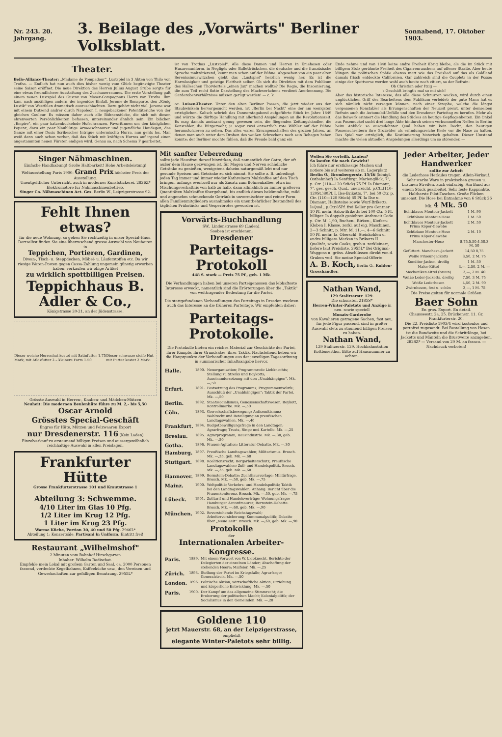Nr. 243. 20. Jahrgang.
3. Beilage des „Vorwärts" Berliner Volksblatt.
Sonnabend, 17. Oktober 1903.
Theater.
Belle-Alliance-Theater: „Madame de Pompadour". Lustspiel in 3 Akten von Thilo von Trotha. — Endlich hat nun auch dies bisher wenig vom Glück begünstigte Theater seine Saison eröffnet. Die neue Direktion des Herren Julius August Grube sorgte für eine etwas freundlichere Ausstattung des Zuschauerraumes. Die erste Vorstellung galt einem neuen Lustspiel des Gustav von Moser-Compagnons Herrn von Trotha. Ihm kam, nach unzähligen andern, der ingeniöse Einfall, Jerome de Bonaparte, den „König Lustik" von Westfalen dramatisch auszuschlachten. Dazu gehört nicht viel. Jerome war mit einem Dutzend andrer durch Napoleon I. neugebackener Potentäteriche von der gleichen Couleur. Es müssen daher auch alle Bühnenstücke, die sich mit diesen ehrenwerten Persönlichkeiten befassen, untereinander ähnlich sein. Ein bißchen „Empire", ein paar katzenbuckelnde Hofschranzen, Favoritinnen um den königlichen Popanz, dazu ein paar blaublütige Armeeschnauzer und jugendliche Haudegen, das Ganze mit einer Dosis Scribescher Intrigue untermischt; Hurra, nun gehts los. Man weiß dann auch schon vorher, daß das Stück mit kräftigen Hurras auf irgend einen angestammten neuen Fürsten endigen wird. Genau so, nach Schema F gearbeitet,
ist von Trothas „Lustspiel". Alle diese Damen und Herren in Kniehosen oder Husarenuniform, in Negligés oder Ballettröckchen, die deutsche und die französische Sprache malträtierend, kennt man schon auf der Bühne. Abgesehen von ein paar alten Serenissimuswitzchen giebt das „Lustspiel" herzlich wenig her. Es ist die Harmlosigkeit und geistige Plattheit selber. Ob sich die Direktion mit dem Publikum des Halleschen Thorviertels „einen Jux" machen wollte? Die Regie, die Inscenierung, die zum Teil recht flotte Darstellung des Machwerkchens verdient Anerkennung. Die Garderobenverhältnisse müssen gerügt werden! — c. k.
oc. Luisen-Theater. Unter den alten Berliner Possen, die jetzt wieder aus den Staubwinkeln hervorgesucht werden, ist „Berlin bei Nacht" eine der am wenigsten erträglichen. Kalisch schrieb das Donnerstagabend aufgeführte Stück im Jahre 1849 und würzte die dürftige Handlung mit allerhand Anspielungen an die Revolutionszeit. Es mag damals amüsant genug gewesen sein, die fliegenden Zeitungshändler, die Konstabler, die Bürgerwehr, ja sogar zwei entsetzlich rote Wühler auf der Bühne herumstolzieren zu sehen. Das alles waren Errungenschaften des großen Jahres, an denen man auch unter dem Drohen des weißen Schreckens noch sein Behagen haben konnte; der Berliner mochte fühlen, daß die Freude bald ganz ein
Ende nehme und von 1848 keine andre Freiheit übrig bleibe, als die im Stück mit biffigem Stolz gerühmte Freiheit des Cigarrenrauchens auf offener Straße. Aber heute klingen die politischen Späße ebenso matt wie das Preislied auf das als Goldland damals frisch entdeckte Californien. Gar zahlreich sind die Couplets in der Posse; einige der Spottverse werden wohl auch heute noch citiert, so der Refrain:
Ob Christian oder Itzig —
's Geschäft bringt's mal so mit sich!Aber das historische Interesse, das alle diese Schnurren wecken, wird durch einen unglücklichen Griff des Bearbeitens dem Publikum verleidet; der gute Mann hat es sich nämlich nicht versagen können, nach einer Strophe, welche die längst vergessenen Konstabler als Errungenschaften der Neuzeit preist, unter demselben Refrain auch die Automobil-Unfälle und den Dresdener Parteitag zu berufen. Mehr als das Beiwerk erinnert die Handlung des Stückes an heutige Gepflogenheiten. Ein Onkel aus Posemuckel sucht drei lange Akte hindurch seinen verbummelten Neffen in Berlin; beim Anblick so ausgedehnter Qual haben wir kein Recht, den heutigen Possenschreibern ihre Großväter als erfindungsreiche Kerle vor die Nase zu halten. Das Spiel war erträglich, die Kostümierung historisch gehalten. Dieser Umstand machte die vielen aktuellen Anspielungen allerdings um so störender. —
Singer Nähmaschinen.
Einfache Handhabung! Große Haltbarkeit! Hohe Arbeitsleistung!
Weltausstellung Paris 1900: Grand Prix höchster Preis der Ausstellung.
Unentgeltlicher Unterricht, auch in moderner Kunststickerei. 2826Z*
Elektromotore für Nähmaschinenbetrieb.
Singer Co. Nähmaschinen Act. Ges. Berlin W., Leipzigerstrasse 92.
Fehlt Ihnen etwas?
für die neue Wohnung, so gehen Sie rechtzeitig in unser Special-Haus. Dortselbst finden Sie eine überraschend grosse Auswahl von Neuheiten in
Teppichen, Portieren, Gardinen,
Diwan-, Tisch- u. Steppdecken, Möbel- u. Läuferstoffen etc. Da wir riesige Waren-Posten gegen Cassa-Zahlung ungemein günstig erworben haben, verkaufen wir obige Artikel
zu wirklich spottbilligen Preisen.
Teppichhaus B. Adler & Co.,
Königstrasse 20-21, an der Jüdenstrasse.
Dieser weiche Herrenhut kostet mit Satinfutter 1.75 Mark, mit Atlasfutter 2.– kleinere Form 1.50 Dieser schwarze steife Hut mit Futter kostet 2 Mark.
Grösste Auswahl in Herren-, Knaben- und Mädchen-Mützen
Neuheit: Die modernen Beulenhüte führe zu M. 2,- bis 5,50
Oscar Arnold
Grösstes Special-Geschäft
Engros für Hüte, Mützen und Pelzwaaren Export
nur Dresdenerstr. 116 (Kein Laden)
Einzelverkauf zu erstaunend billigen Preisen und aussergewöhnlich reichhaltige Auswahl in allen Preislagen.
Frankfurter Hütte
Grosse Frankfurterstrasse 101 und Krautstrasse 1
Abteilung 3: Schwemme.
4/10 Liter im Glas 10 Pfg.
1/2 Liter im Krug 12 Pfg.
1 Liter im Krug 23 Pfg.
Warme Küche, Portion 30, 40 und 50 Pfg. 2946L*
Abteilung 1: Konzertsäle. Partisani in Uniform. Eintritt frei!
Restaurant „Wilhelmshof"
2 Minuten vom Bahnhof Hirschgarten
Inhaber: Wilhelm Radischat.
Empfehle mein Lokal mit großem Garten und Saal, ca. 2000 Personen fassend, verdeckte Kegelbahnen, Kaffeeküche usw., den Vereinen und Gewerkschaften zur gefälligen Benutzung. 2955L*
Mit sanfter Ueberredung
sollte jede Hausfrau darauf hinwirken, daß namentlich der Gatte, der oft außer dem Hause gezwungen ist, für Magen und Nerven schädliche Getränke zu genießen, wenigstens daheim naturgemäß lebt und nur gesunde Speisen und Getränke zu sich nimmt. Sie sollte z. B. unbedingt jeden Tag immer und immer wieder Kathreiners Malzkaffee auf den Tisch bringen, anfangs eventuell nur als Zusatz zum Bohnenkaffee, etwa im Mischungsverhältnis von halb zu halb, dann allmählich zu immer größeren Quantitäten Malzkaffee übergehend, bis endlich dieses bekömmliche, mild und angenehm schmeckende Getränk in unvermischter und reiner Form allen Familienmitgliedern ausnahmslos ein unentbehrlicher Bestandteil des täglichen Frühstücks und Vesperbrotes geworden ist.
Vorwärts-Buchhandlung
SW., Lindenstrasse 69 (Laden).
Soeben ist erschienen:
Dresdener
Parteitags-Protokoll
448 S. stark — Preis 75 Pf., geb. 1 Mk.
Die Verhandlungen haben bei unseren Parteigenossen das lebhafteste Interesse erweckt, namentlich sind die Erörterungen über die „Taktik" von weittragender Bedeutung für die Partei.
Die stattgefundenen Verhandlungen des Parteitags in Dresden weckten auch das Interesse an die früheren Parteitage. Wir empfehlen daher:
Parteitags-Protokolle.
Die Protokolle bieten ein reiches Material zur Geschichte der Partei, ihrer Kämpfe, ihrer Grundsätze, ihrer Taktik. Nachstehend heben wir die Hauptpunkte der Verhandlungen aus der jeweiligen Tagesordnung in summarischer Inhaltsangabe hervor.
| Halle. | 1890. | Neuorganisation; Programmrede Liebknechts; Stellung zu Streiks und Boykotts; Auseinandersetzung mit den „Unabhängigen". Mk. —,50 |
| Erfurt. | 1891. | Festsetzung des Programms; Programmentwürfe; Ausschluß der „Unabhängigen"; Taktik der Partei. Mk. —,50 |
| Berlin. | 1892. | Staatssocialismus; Genossenschaftswesen, Boykott, Kontrollmarke. Mk. —,50 |
| Cöln. | 1893. | Gewerkschaftsbewegung; Antisemitismus; Wahlrecht und Beteiligung an preußischen Landtagswahlen. Mk. —,40 |
| Frankfurt. | 1894. | Budgetbewilligungsfrage in den Landtagen; Agrarfrage; Trusts, Ringe und Kartelle. Mk. —,25 |
| Breslau. | 1895. | Agrarprogramm; Hausindustrie. Mk. —,30, geb. Mk. —,50 |
| Gotha. | 1896. | Frauen-Agitation; Litteratur-Debatte. Mk. —,30 |
| Hamburg. | 1897. | Preußische Landtagswahlen; Militarismus. Brosch. Mk. —,35, geb. Mk. —,60 |
| Stuttgart. | 1898. | Koalitionsrecht; Bergarbeiterschutz; Preußische Landtagswahlen; Zoll- und Handelspolitik. Brosch. Mk. —,35, geb. Mk. —,60 |
| Hannover. | 1899. | Bernstein-Debatte; Zuchthausvorlage; Militärfrage. Brosch. Mk. —,50, geb. Mk. —,75 |
| Mainz. | 1900. | Weltpolitik; Verkehrs- und Handelspolitik; Taktik bei den Landtagswahlen; Anhang: Bericht über die Frauenkonferenz. Brosch. Mk. —,50, geb. Mk. —,75 |
| Lübeck. | 1901. | Zolltarif und Handelsverträge; Wohnungsfrage; Hamburger Accordmaurer; Bernstein-Debatte. Brosch. Mk. —,60, geb. Mk. —,90 |
| München. | 1902. | Bevorstehende Reichstagswahl; Arbeiterversicherung; Kommunalpolitik; Debatte über „Neue Zeit". Brosch. Mk. —,60, geb. Mk. —,90 |
Protokolle
der
Internationalen Arbeiter-Kongresse.
| Paris. | 1889. | Mit einem Vorwort von W. Liebknecht. Berichte der Delegierten der einzelnen Länder; Abschaffung der stehenden Heere; Maifeier. Mk. —,25 |
| Zürich. | 1893. | Stellung der Partei im Kriegsfalle; Agrarfrage; Generalstreik. Mk. —,50 |
| London. | 1896. | Politische Aktion; wirtschaftliche Aktion; Erziehung und körperliche Entwicklung. Mk. —,50 |
| Paris. | 1900. | Der Kampf um das allgemeine Stimmrecht; die Eroberung der politischen Macht; Kolonialpolitik; der Socialismus in den Gemeinden. Mk. —,20 |
Goldene 110
jetzt Mauerstr. 68, an der Leipzigerstrasse,
empfiehlt
elegante Winter-Paletots sehr billig.
Wollen Sie vorteilh. kaufen?
So kaufen Sie nach Gewicht!
Ich führe nur erstklassige Marken und notiere bis auf weiteres ab m. Lagerplatz Berlin O., Brombergerstr. 15/16 (königl. Ostbahnhof) Ia Senftbrgr. Marienglück, 7", p. Ctr. (110—120 Stück) 75 Pf. Ia Diamant, 7", ges. gesch. Qual., unerreicht, p.Ctr.(110-120St.)80Pf. I. Ilse-Briketts, 7", bei 50 Ctr. p. Ctr. (110—120 Stück) 85 Pf. Ia Ilse u. Diamant, Halbsteine sowie Wurf-Briketts, IaQual., p.Ctr.85Pf. frei Keller pro Centner 10 Pf. mehr. Salon-Briketts bei 100 Ctr. 5 Pf. billiger. Ia doppelt gesiebten Anthracit Cade p. Ctr. M. 1,90, Buchen-, Birken-, Kiefern-Kloben I. Klasse, zerkl. auf eig. Maschinen, 2—3 Schnitt, p. Mtr. M. 11,—, 4—6 Schnitt 50 Pf. mehr. Ia. Oberschl. Steinkohlen u. andre billigere Marken in Briketts II. Qualität, sowie Coaks, grob u. zerkleinert, liefere laut Preisliste. 2955L* Bei Original-Waggons u. gröss. Abschlüssen direkt von d. Gruben verl. Sie meine Special-Offerte.
A. B. Koch, Berlin O., Kohlen-Grosshändler.
Nathan Wand,
129 Stalitzerstr. 129.
Die schönsten 2185S*
Herren-Winter-Paletots und Anzüge in neu. sowie speciell
Monats-Garderobe
von Kavalieren getragene Sachen, fast neu, für jede Figur passend, sind in großer Auswahl stets zu staunend billigen Preisen zu haben.
Nathan Wand,
129 Stalitzerstr. 129. Hochbahnstation Kottbuserthor. Bitte auf Hausnummer zu achten.
Jeder Arbeiter, Jeder Handwerker
sollte zur Arbeit
die Lederhose Herkules tragen. Allein-Verkauf. Sehr starke Ware in praktischen grauen u. braunen Streifen, auch einfarbig. Am Bund aus einem Stück gearbeitet. Sehr feste Kappnähte. Haltbarste Pilot-Taschen. Große Flicken umsonst. Die Hose bei Entnahme von 6 Stück 26 Mk. 4 Mk. 50
| Echtblaues Monteur-Jackett | 1 M. 90 |
| Echtblaue Monteur-Hose | 1 M. 50 |
| Echtblaues Monteur-Jackett Prima Köper-Gewebe | 2 M. 50 |
| Echtblaue Monteur-Hose Prima Köper-Gewebe | 2 M. 10 |
| Manchester-Hose | 8,75,5,50,4,50,3 M. 50 |
| Gefüttert. Manchest.-Jackett | 14,50 8,75 |
| Weiße Friseur-Jacketts | 3,50, 2 M. 75 |
| Konditor-Jacken, dreilig | 1 M. 50 |
| Maler-Kittel | 3,—, 2,50, 2 M. — |
| Mechaniker-Kittel (braun) | 3,—, 2 M. 40 |
| Weiße Leder-Jacketts, dreilig | 7,50, 3 M. 75 |
| Weiße Lederhosen | 4,50, 2 M. 90 |
| Zwirnhosen, fest u. schön | 3,—, 1 M. 75 |
Die Preise gelten für normale Größen
Baer Sohn
En gros. Export. En detail.
Chausseestr. 2a, 25. Brückenstr. 11. Gr. Frankfurterstr. 20.
Die 22. Preisliste 1903/4 wird kostenlos und portofrei zugesandt. Bei Bestellung von Hosen ist die Bundweite und die Schrittlänge, bei Jacketts und Mänteln die Brustweite anzugeben. 2828Z* — Versand von 20 M. an franco. —
Nachdruck verboten!